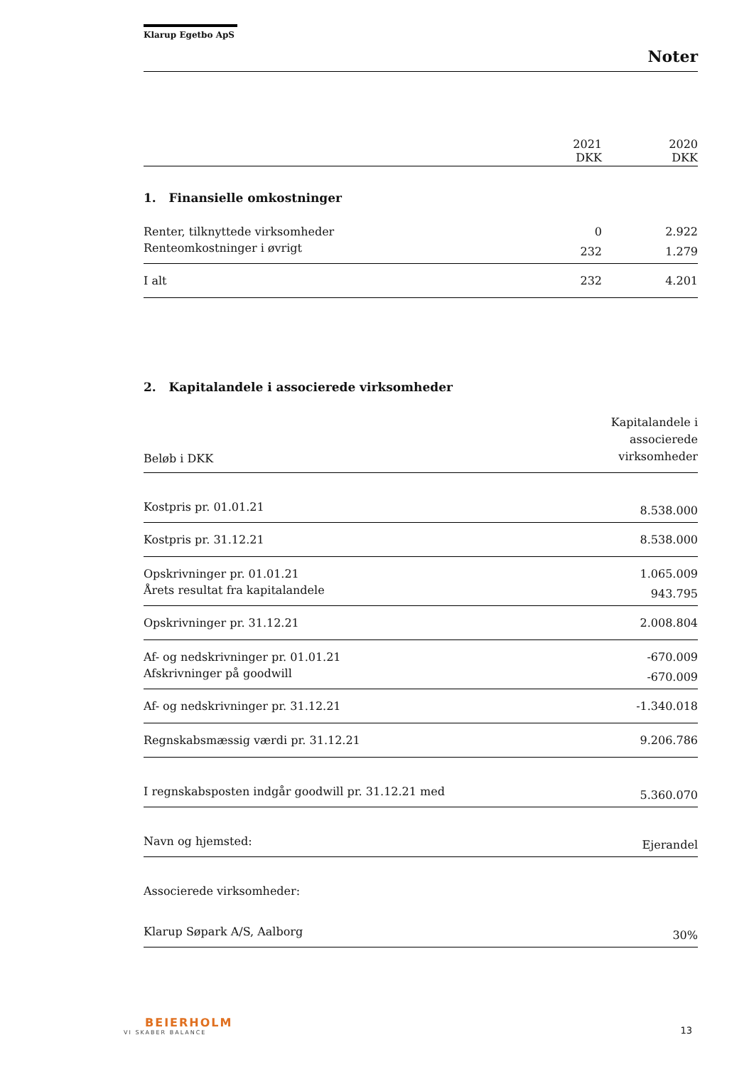Klarup Egetbo ApS
Noter
| | 2021 DKK | 2020 DKK |
| 1. Finansielle omkostninger | | |
| Renter, tilknyttede virksomheder | 0 | 2.922 |
| Renteomkostninger i øvrigt | 232 | 1.279 |
| I alt | 232 | 4.201 |
| 2. Kapitalandele i associerede virksomheder | | |
| Beløb i DKK | Kapitalandele i associerede virksomheder |
| Kostpris pr. 01.01.21 | 8.538.000 |
| Kostpris pr. 31.12.21 | 8.538.000 |
| Opskrivninger pr. 01.01.21 | 1.065.009 |
| Årets resultat fra kapitalandele | 943.795 |
| Opskrivninger pr. 31.12.21 | 2.008.804 |
| Af- og nedskrivninger pr. 01.01.21 | -670.009 |
| Afskrivninger på goodwill | -670.009 |
| Af- og nedskrivninger pr. 31.12.21 | -1.340.018 |
| Regnskabsmæssig værdi pr. 31.12.21 | 9.206.786 |
| I regnskabsposten indgår goodwill pr. 31.12.21 med | 5.360.070 |
| Navn og hjemsted: | Ejerandel |
| Associerede virksomheder: | |
| Klarup Søpark A/S, Aalborg | 30% |
BEIERHOLM
VI SKABER BALANCE
13